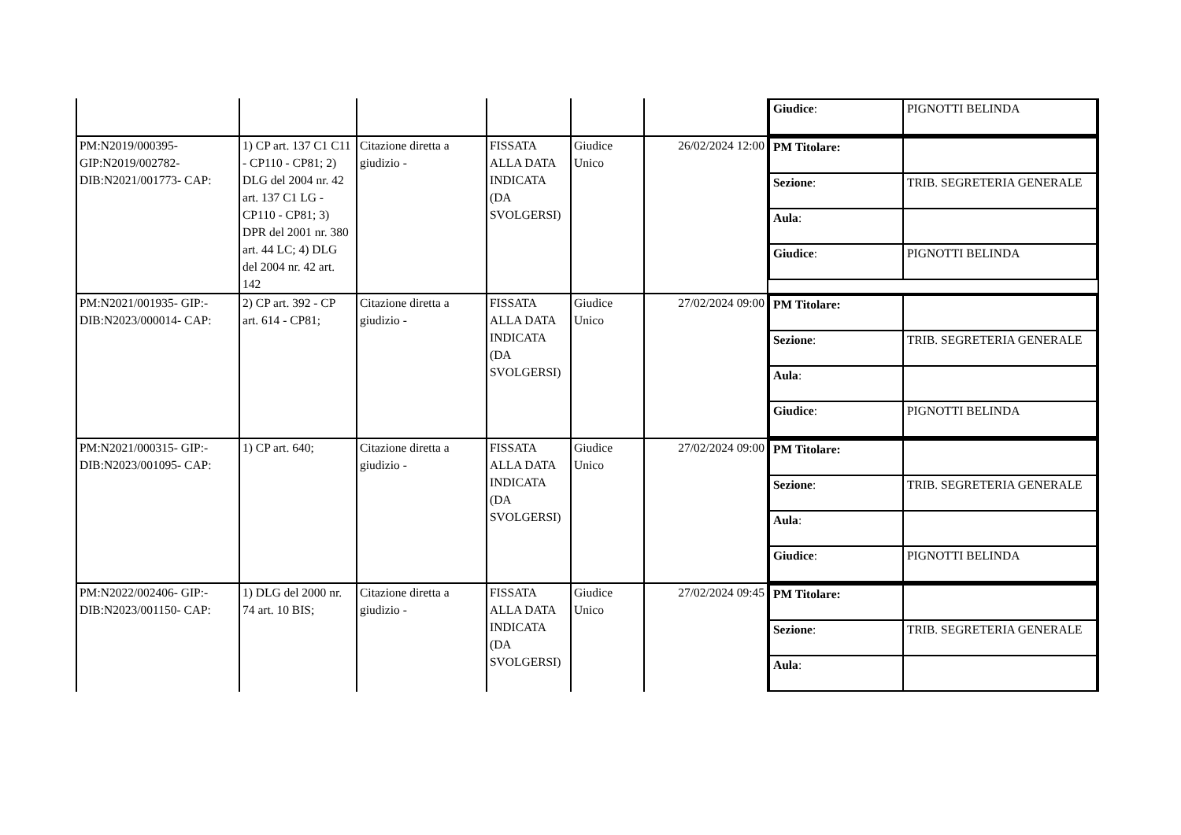| | | | | | | / Giudice : / PIGNOTTI BELINDA / |
| PM:N2019/000395- GIP:N2019/002782- DIB:N2021/001773- CAP: | 1) CP art. 137 C1 C11 - CP110 - CP81; 2) DLG del 2004 nr. 42 art. 137 C1 LG - CP110 - CP81; 3) DPR del 2001 nr. 380 art. 44 LC; 4) DLG del 2004 nr. 42 art. 142 | Citazione diretta a giudizio - | FISSATA ALLA DATA INDICATA (DA SVOLGERSI) | Giudice Unico | 26/02/2024 12:00 | / PM Titolare: / / / Sezione : / TRIB. SEGRETERIA GENERALE / / Aula : / / / Giudice : / PIGNOTTI BELINDA / |
| PM:N2021/001935- GIP:- DIB:N2023/000014- CAP: | 2) CP art. 392 - CP art. 614 - CP81; | Citazione diretta a giudizio - | FISSATA ALLA DATA INDICATA (DA SVOLGERSI) | Giudice Unico | 27/02/2024 09:00 | / PM Titolare: / / / Sezione : / TRIB. SEGRETERIA GENERALE / / Aula : / / / Giudice : / PIGNOTTI BELINDA / |
| PM:N2021/000315- GIP:- DIB:N2023/001095- CAP: | 1) CP art. 640; | Citazione diretta a giudizio - | FISSATA ALLA DATA INDICATA (DA SVOLGERSI) | Giudice Unico | 27/02/2024 09:00 | / PM Titolare: / / / Sezione : / TRIB. SEGRETERIA GENERALE / / Aula : / / / Giudice : / PIGNOTTI BELINDA / |
| PM:N2022/002406- GIP:- DIB:N2023/001150- CAP: | 1) DLG del 2000 nr. 74 art. 10 BIS; | Citazione diretta a giudizio - | FISSATA ALLA DATA INDICATA (DA SVOLGERSI) | Giudice Unico | 27/02/2024 09:45 | / PM Titolare: / / / Sezione : / TRIB. SEGRETERIA GENERALE / / Aula : / / |